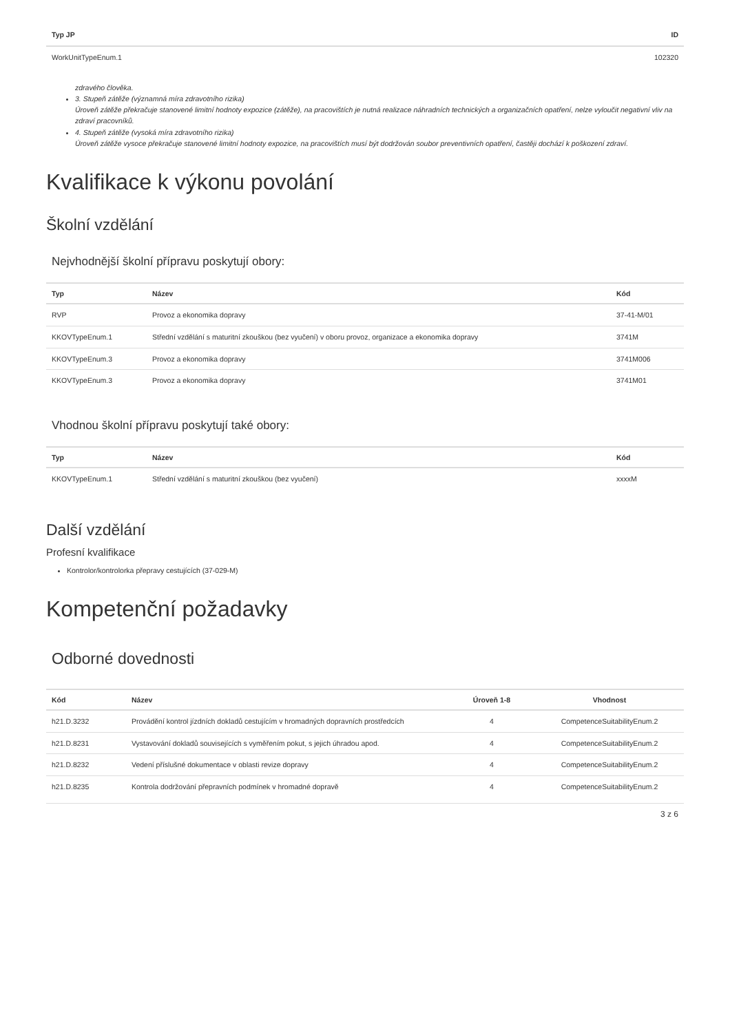| Typ JP | ID |
| --- | --- |
| WorkUnitTypeEnum.1 | 102320 |
zdravého člověka.
3. Stupeň zátěže (významná míra zdravotního rizika)
Úroveň zátěže překračuje stanovené limitní hodnoty expozice (zátěže), na pracovištích je nutná realizace náhradních technických a organizačních opatření, nelze vyloučit negativní vliv na zdraví pracovníků.
4. Stupeň zátěže (vysoká míra zdravotního rizika)
Úroveň zátěže vysoce překračuje stanovené limitní hodnoty expozice, na pracovištích musí být dodržován soubor preventivních opatření, častěji dochází k poškození zdraví.
Kvalifikace k výkonu povolání
Školní vzdělání
Nejvhodnější školní přípravu poskytují obory:
| Typ | Název | Kód |
| --- | --- | --- |
| RVP | Provoz a ekonomika dopravy | 37-41-M/01 |
| KKOVTypeEnum.1 | Střední vzdělání s maturitní zkouškou (bez vyučení) v oboru provoz, organizace a ekonomika dopravy | 3741M |
| KKOVTypeEnum.3 | Provoz a ekonomika dopravy | 3741M006 |
| KKOVTypeEnum.3 | Provoz a ekonomika dopravy | 3741M01 |
Vhodnou školní přípravu poskytují také obory:
| Typ | Název | Kód |
| --- | --- | --- |
| KKOVTypeEnum.1 | Střední vzdělání s maturitní zkouškou (bez vyučení) | xxxxM |
Další vzdělání
Profesní kvalifikace
Kontrolor/kontrolorka přepravy cestujících (37-029-M)
Kompetenční požadavky
Odborné dovednosti
| Kód | Název | Úroveň 1-8 | Vhodnost |
| --- | --- | --- | --- |
| h21.D.3232 | Provádění kontrol jízdních dokladů cestujícím v hromadných dopravních prostředcích | 4 | CompetenceSuitabilityEnum.2 |
| h21.D.8231 | Vystavování dokladů souvisejících s vyměřením pokut, s jejich úhradou apod. | 4 | CompetenceSuitabilityEnum.2 |
| h21.D.8232 | Vedení příslušné dokumentace v oblasti revize dopravy | 4 | CompetenceSuitabilityEnum.2 |
| h21.D.8235 | Kontrola dodržování přepravních podmínek v hromadné dopravě | 4 | CompetenceSuitabilityEnum.2 |
3 z 6